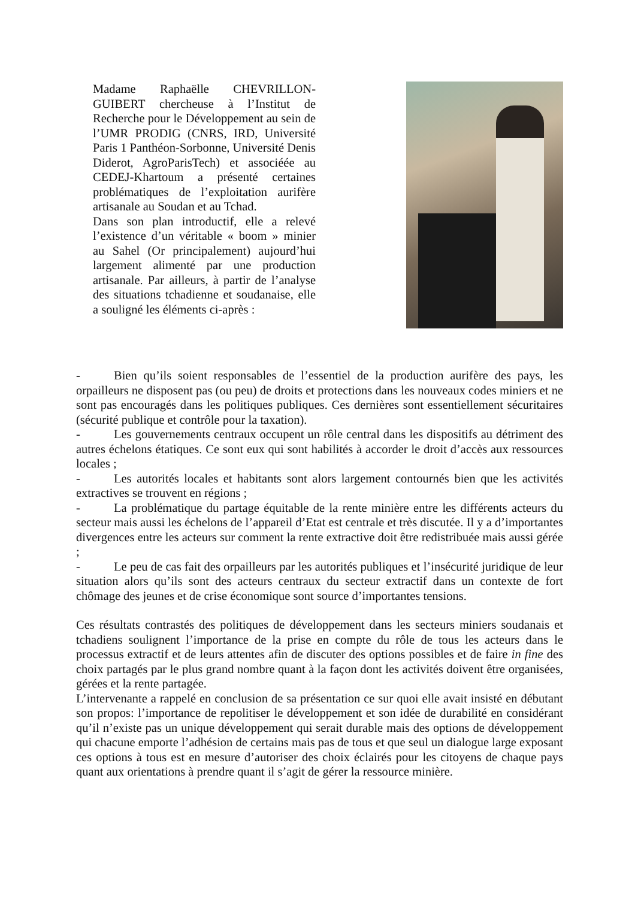Madame Raphaëlle CHEVRILLON-GUIBERT chercheuse à l’Institut de Recherche pour le Développement au sein de l’UMR PRODIG (CNRS, IRD, Université Paris 1 Panthéon-Sorbonne, Université Denis Diderot, AgroParisTech) et associéée au CEDEJ-Khartoum a présenté certaines problématiques de l’exploitation aurifère artisanale au Soudan et au Tchad.
Dans son plan introductif, elle a relevé l’existence d’un véritable « boom » minier au Sahel (Or principalement) aujourd’hui largement alimenté par une production artisanale. Par ailleurs, à partir de l’analyse des situations tchadienne et soudanaise, elle a souligné les éléments ci-après :
- Bien qu’ils soient responsables de l’essentiel de la production aurifère des pays, les orpailleurs ne disposent pas (ou peu) de droits et protections dans les nouveaux codes miniers et ne sont pas encouragés dans les politiques publiques. Ces dernières sont essentiellement sécuritaires (sécurité publique et contrôle pour la taxation).
- Les gouvernements centraux occupent un rôle central dans les dispositifs au détriment des autres échelons étatiques. Ce sont eux qui sont habilités à accorder le droit d’accès aux ressources locales ;
- Les autorités locales et habitants sont alors largement contournés bien que les activités extractives se trouvent en régions ;
- La problématique du partage équitable de la rente minière entre les différents acteurs du secteur mais aussi les échelons de l’appareil d’Etat est centrale et très discutée. Il y a d’importantes divergences entre les acteurs sur comment la rente extractive doit être redistribuée mais aussi gérée ;
- Le peu de cas fait des orpailleurs par les autorités publiques et l’insécurité juridique de leur situation alors qu’ils sont des acteurs centraux du secteur extractif dans un contexte de fort chômage des jeunes et de crise économique sont source d’importantes tensions.
Ces résultats contrastés des politiques de développement dans les secteurs miniers soudanais et tchadiens soulignent l’importance de la prise en compte du rôle de tous les acteurs dans le processus extractif et de leurs attentes afin de discuter des options possibles et de faire in fine des choix partagés par le plus grand nombre quant à la façon dont les activités doivent être organisées, gérées et la rente partagée.
L’intervenante a rappelé en conclusion de sa présentation ce sur quoi elle avait insisté en débutant son propos: l’importance de repolitiser le développement et son idée de durabilité en considérant qu’il n’existe pas un unique développement qui serait durable mais des options de développement qui chacune emporte l’adhésion de certains mais pas de tous et que seul un dialogue large exposant ces options à tous est en mesure d’autoriser des choix éclairés pour les citoyens de chaque pays quant aux orientations à prendre quant il s’agit de gérer la ressource minière.